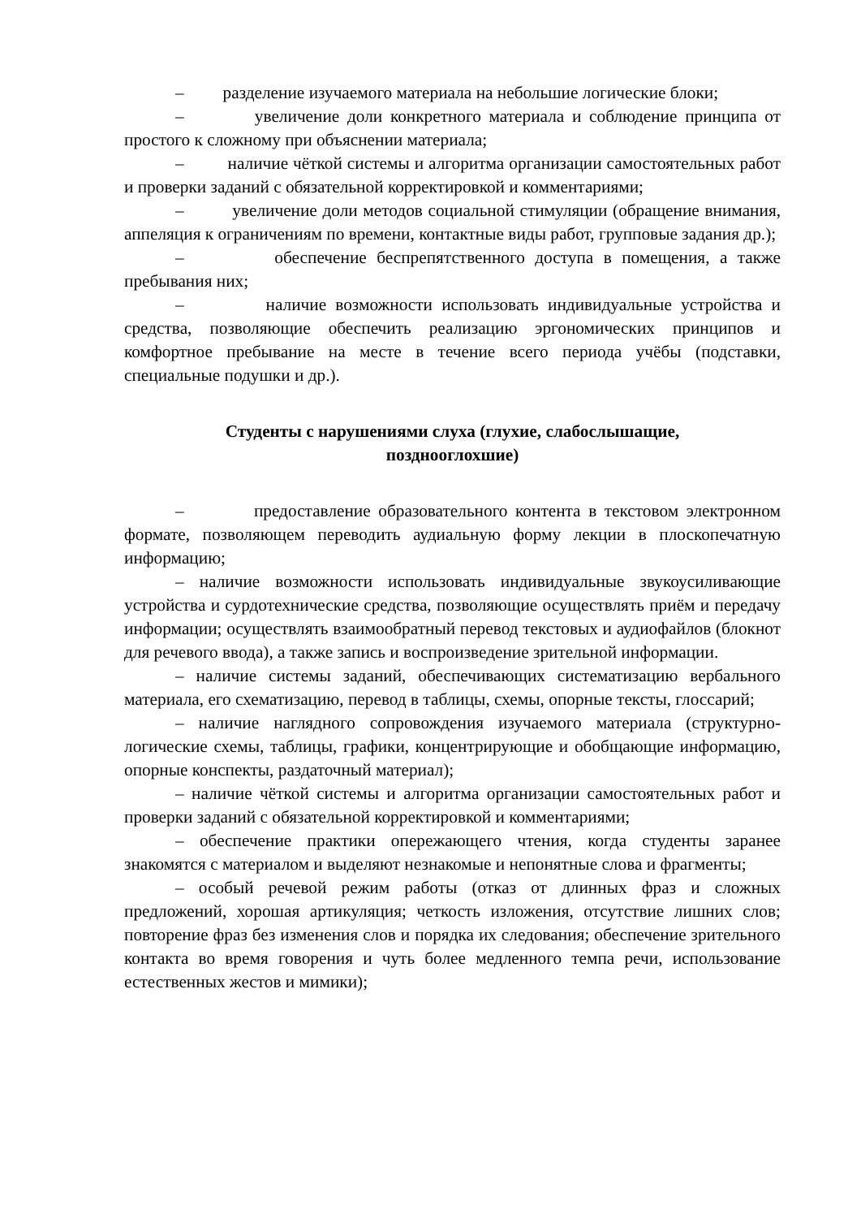– разделение изучаемого материала на небольшие логические блоки;
– увеличение доли конкретного материала и соблюдение принципа от простого к сложному при объяснении материала;
– наличие чёткой системы и алгоритма организации самостоятельных работ и проверки заданий с обязательной корректировкой и комментариями;
– увеличение доли методов социальной стимуляции (обращение внимания, аппеляция к ограничениям по времени, контактные виды работ, групповые задания др.);
– обеспечение беспрепятственного доступа в помещения, а также пребывания них;
– наличие возможности использовать индивидуальные устройства и средства, позволяющие обеспечить реализацию эргономических принципов и комфортное пребывание на месте в течение всего периода учёбы (подставки, специальные подушки и др.).
Студенты с нарушениями слуха (глухие, слабослышащие,
позднооглохшие)
– предоставление образовательного контента в текстовом электронном формате, позволяющем переводить аудиальную форму лекции в плоскопечатную информацию;
– наличие возможности использовать индивидуальные звукоусиливающие устройства и сурдотехнические средства, позволяющие осуществлять приём и передачу информации; осуществлять взаимообратный перевод текстовых и аудиофайлов (блокнот для речевого ввода), а также запись и воспроизведение зрительной информации.
– наличие системы заданий, обеспечивающих систематизацию вербального материала, его схематизацию, перевод в таблицы, схемы, опорные тексты, глоссарий;
– наличие наглядного сопровождения изучаемого материала (структурно-логические схемы, таблицы, графики, концентрирующие и обобщающие информацию, опорные конспекты, раздаточный материал);
– наличие чёткой системы и алгоритма организации самостоятельных работ и проверки заданий с обязательной корректировкой и комментариями;
– обеспечение практики опережающего чтения, когда студенты заранее знакомятся с материалом и выделяют незнакомые и непонятные слова и фрагменты;
– особый речевой режим работы (отказ от длинных фраз и сложных предложений, хорошая артикуляция; четкость изложения, отсутствие лишних слов; повторение фраз без изменения слов и порядка их следования; обеспечение зрительного контакта во время говорения и чуть более медленного темпа речи, использование естественных жестов и мимики);